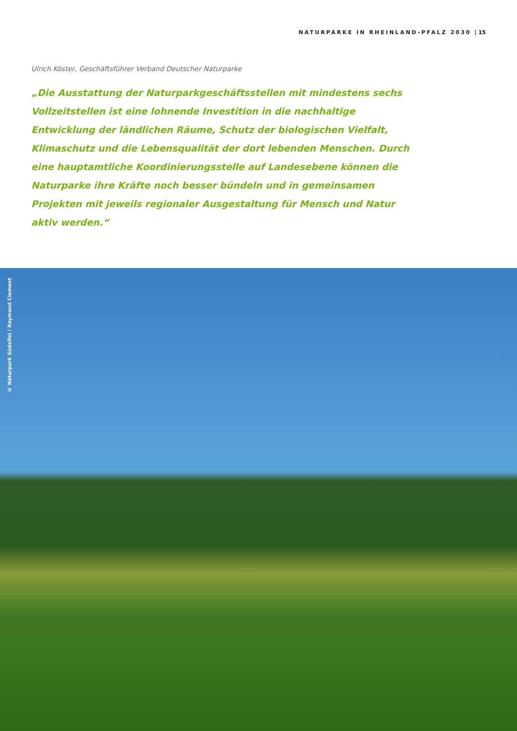NATURPARKE IN RHEINLAND-PFALZ 2030 | 15
Ulrich Köster, Geschäftsführer Verband Deutscher Naturparke
„Die Ausstattung der Naturparkgeschäftsstellen mit mindestens sechs Vollzeitstellen ist eine lohnende Investition in die nachhaltige Entwicklung der ländlichen Räume, Schutz der biologischen Vielfalt, Klimaschutz und die Lebensqualität der dort lebenden Menschen. Durch eine hauptamtliche Koordinierungsstelle auf Landesebene können die Naturparke ihre Kräfte noch besser bündeln und in gemeinsamen Projekten mit jeweils regionaler Ausgestaltung für Mensch und Natur aktiv werden.“
© Naturpark Südeifel / Raymond Clement